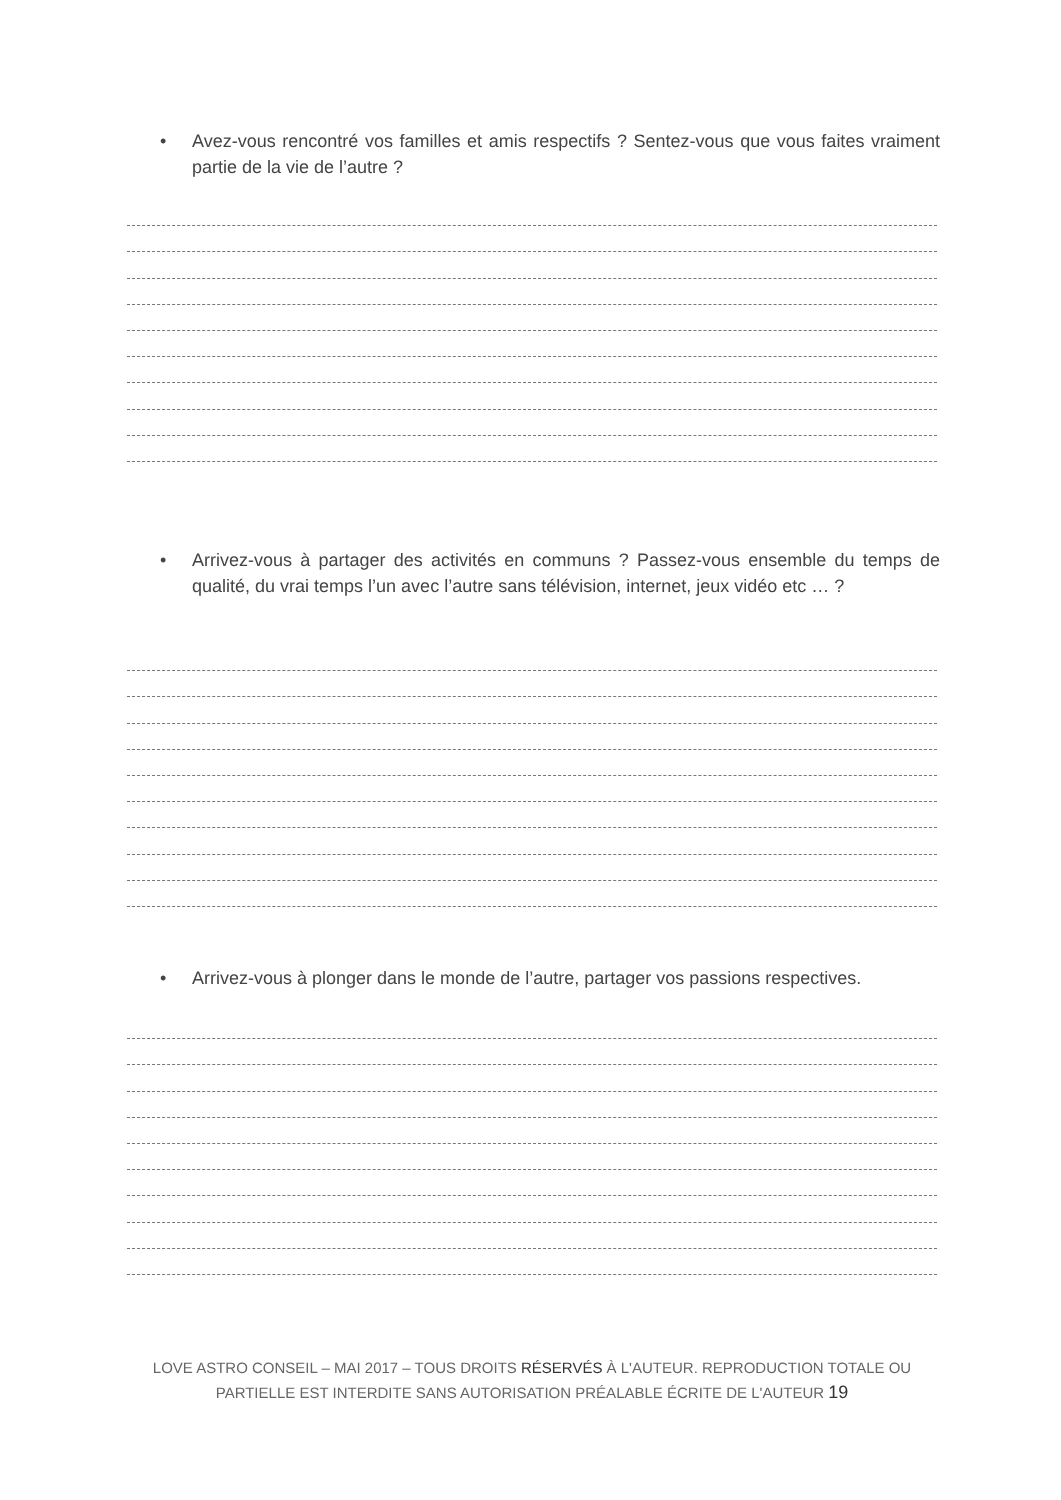• Avez-vous rencontré vos familles et amis respectifs ? Sentez-vous que vous faites vraiment partie de la vie de l’autre ?
• Arrivez-vous à partager des activités en communs ? Passez-vous ensemble du temps de qualité, du vrai temps l’un avec l’autre sans télévision, internet, jeux vidéo etc … ?
• Arrivez-vous à plonger dans le monde de l’autre, partager vos passions respectives.
LOVE ASTRO CONSEIL – MAI 2017 – TOUS DROITS RÉSERVÉS À L'AUTEUR. REPRODUCTION TOTALE OU PARTIELLE EST INTERDITE SANS AUTORISATION PRÉALABLE ÉCRITE DE L'AUTEUR 19